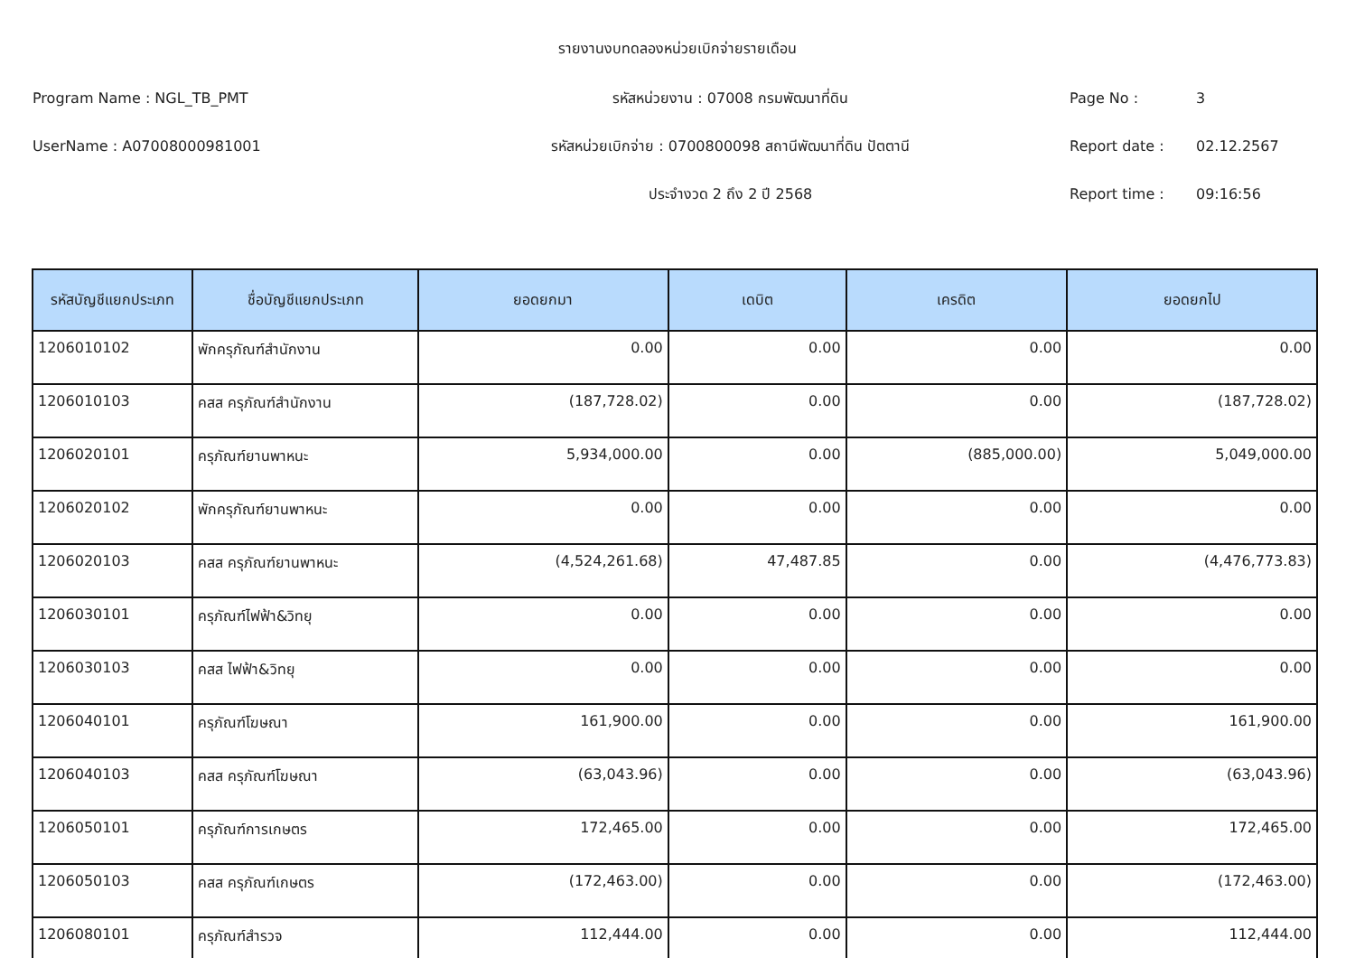รายงานงบทดลองหน่วยเบิกจ่ายรายเดือน
Program Name : NGL_TB_PMT รหัสหน่วยงาน : 07008 กรมพัฒนาที่ดิน Page No : 3
UserName : A07008000981001 รหัสหน่วยเบิกจ่าย : 0700800098 สถานีพัฒนาที่ดิน ปัตตานี Report date : 02.12.2567
ประจำงวด 2 ถึง 2 ปี 2568 Report time : 09:16:56
| รหัสบัญชีแยกประเภท | ชื่อบัญชีแยกประเภท | ยอดยกมา | เดบิต | เครดิต | ยอดยกไป |
| --- | --- | --- | --- | --- | --- |
| 1206010102 | พักครุภัณฑ์สำนักงาน | 0.00 | 0.00 | 0.00 | 0.00 |
| 1206010103 | คสส ครุภัณฑ์สำนักงาน | (187,728.02) | 0.00 | 0.00 | (187,728.02) |
| 1206020101 | ครุภัณฑ์ยานพาหนะ | 5,934,000.00 | 0.00 | (885,000.00) | 5,049,000.00 |
| 1206020102 | พักครุภัณฑ์ยานพาหนะ | 0.00 | 0.00 | 0.00 | 0.00 |
| 1206020103 | คสส ครุภัณฑ์ยานพาหนะ | (4,524,261.68) | 47,487.85 | 0.00 | (4,476,773.83) |
| 1206030101 | ครุภัณฑ์ไฟฟ้า&วิทยุ | 0.00 | 0.00 | 0.00 | 0.00 |
| 1206030103 | คสส ไฟฟ้า&วิทยุ | 0.00 | 0.00 | 0.00 | 0.00 |
| 1206040101 | ครุภัณฑ์โฆษณา | 161,900.00 | 0.00 | 0.00 | 161,900.00 |
| 1206040103 | คสส ครุภัณฑ์โฆษณา | (63,043.96) | 0.00 | 0.00 | (63,043.96) |
| 1206050101 | ครุภัณฑ์การเกษตร | 172,465.00 | 0.00 | 0.00 | 172,465.00 |
| 1206050103 | คสส ครุภัณฑ์เกษตร | (172,463.00) | 0.00 | 0.00 | (172,463.00) |
| 1206080101 | ครุภัณฑ์สำรวจ | 112,444.00 | 0.00 | 0.00 | 112,444.00 |